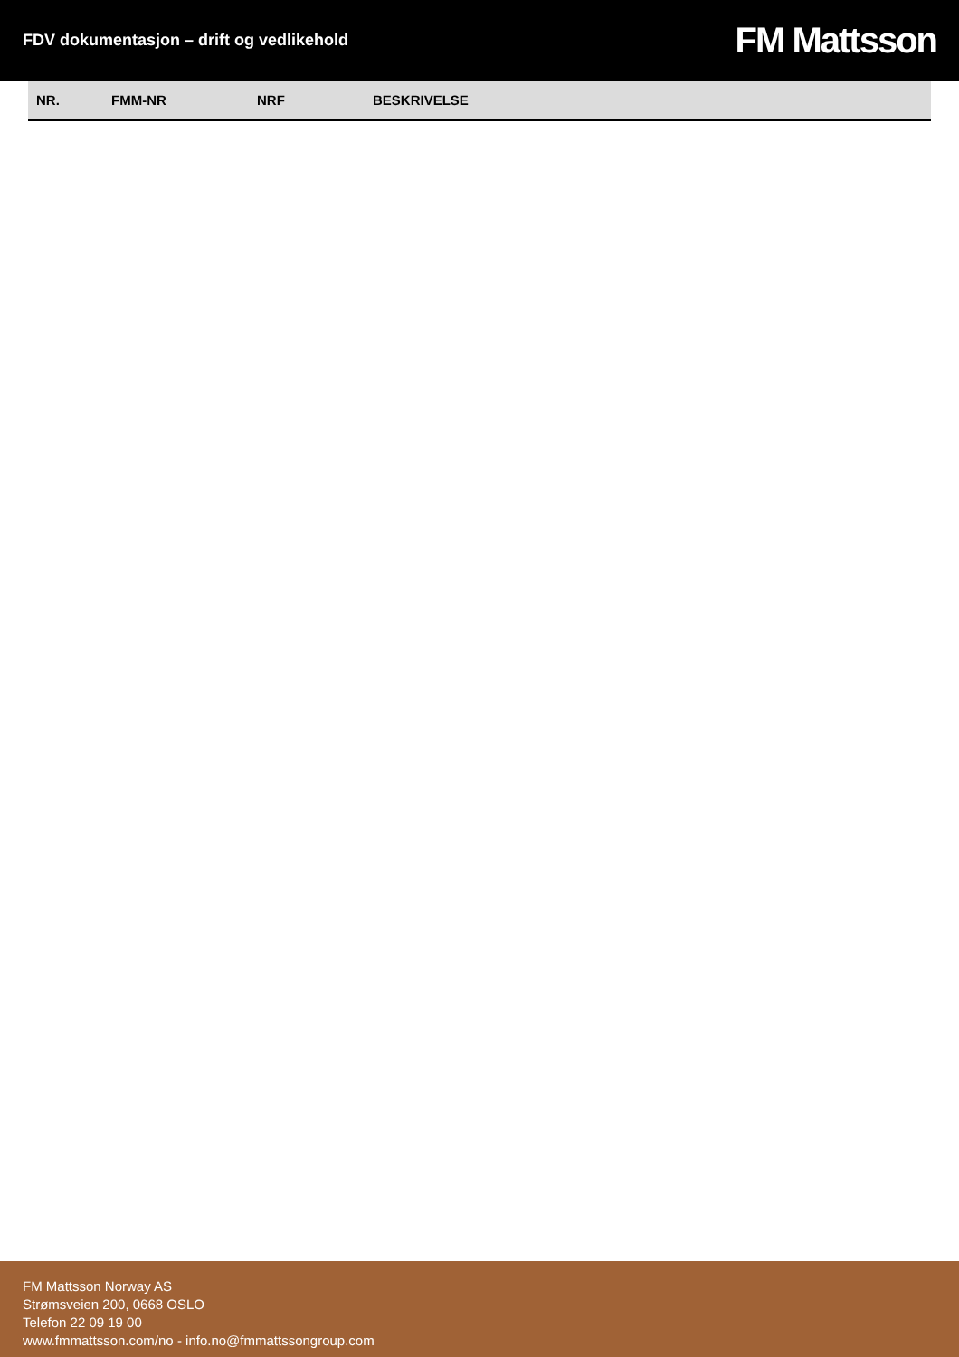FDV dokumentasjon – drift og vedlikehold
FM Mattsson
| NR. | FMM-NR | NRF | BESKRIVELSE |
| --- | --- | --- | --- |
FM Mattsson Norway AS
Strømsveien 200, 0668 OSLO
Telefon 22 09 19 00
www.fmmattsson.com/no - info.no@fmmattssongroup.com